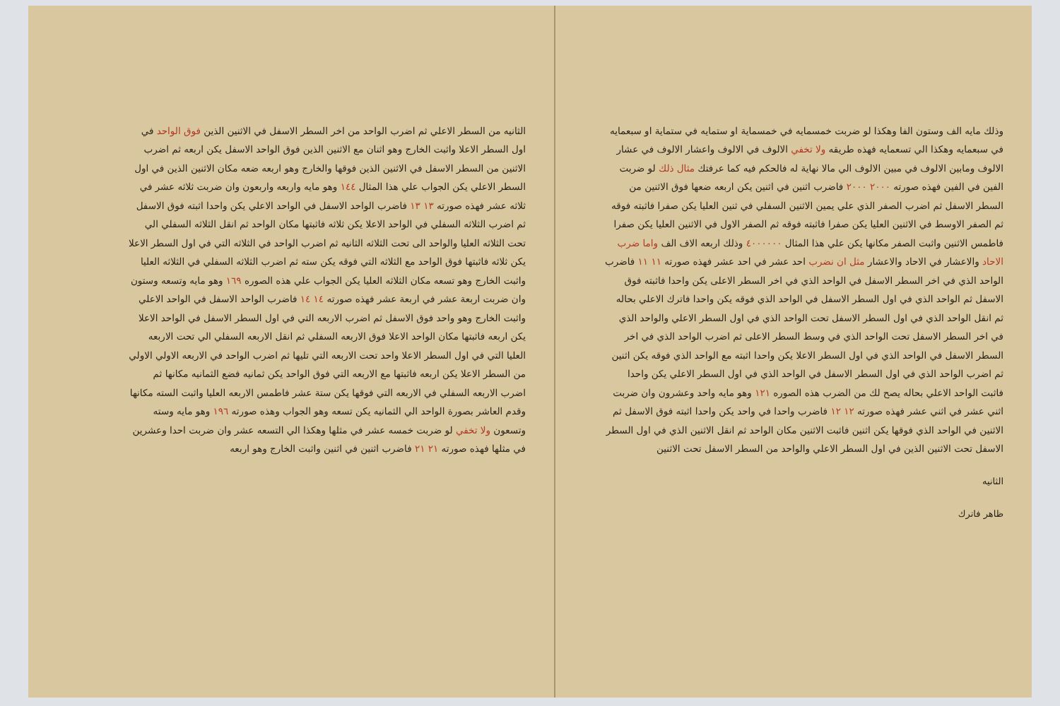وذلك مايه الف وستون الفا وهكذا لو ضربت خمسمايه في خمسماية او ستمايه في ستماية او سبعمايه في سبعمايه وهكذا الي تسعمايه فهذه طريقه ولا تخفي الالوف في الالوف واعشار الالوف في عشار الالوف ومابين الالوف في مبين الالوف الي مالا نهاية له فالحكم فيه كما عرفتك مثال ذلك لو ضربت الفين في الفين فهذه صورته ٢٠٠٠ ٢٠٠٠ فاضرب اثنين في اثنين يكن اربعه ضعها فوق الاثنين من السطر الاسفل ثم اضرب الصفر الذي علي يمين الاثنين السفلي في ثنين العليا يكن صفرا فاثبته فوقه ثم الصفر الاوسط في الاثنين العليا يكن صفرا فاثبته فوقه ثم الصفر الاول في الاثنين العليا يكن صفرا فاطمس الاثنين واثبت الصفر مكانها يكن علي هذا المثال ٤٠٠٠٠٠٠ وذلك اربعه الاف الف واما ضرب الاحاد والاعشار في الاحاد والاعشار مثل ان نضرب احد عشر في احد عشر فهذه صورته ١١ ١١ فاضرب الواحد الذي في اخر السطر الاسفل في الواحد الذي في اخر السطر الاعلى يكن واحدا فاثبته فوق الاسفل ثم الواحد الذي في اول السطر الاسفل في الواحد الذي فوقه يكن واحدا فاترك الاعلي بحاله ثم انقل الواحد الذي في اول السطر الاسفل تحت الواحد الذي في اول السطر الاعلي والواحد الذي في اخر السطر الاسفل تحت الواحد الذي في وسط السطر الاعلى ثم اضرب الواحد الذي في اخر السطر الاسفل في الواحد الذي في اول السطر الاعلا يكن واحدا اثبته مع الواحد الذي فوقه يكن اثنين ثم اضرب الواحد الذي في اول السطر الاسفل في الواحد الذي في اول السطر الاعلي يكن واحدا فاثبت الواحد الاعلي بحاله يصح لك من الضرب هذه الصوره ١٢١ وهو مايه واحد وعشرون وان ضربت اثني عشر في اثني عشر فهذه صورته ١٢ ١٢ فاضرب واحدا في واحد يكن واحدا اثبته فوق الاسفل ثم الاثنين في الواحد الذي فوقها يكن اثنين فاثبت الاثنين مكان الواحد ثم انقل الاثنين الذي في اول السطر الاسفل تحت الاثنين الذين في اول السطر الاعلي والواحد من السطر الاسفل تحت الاثنين
الثانيه
ظاهر فاترك
الثانيه من السطر الاعلي ثم اضرب الواحد من اخر السطر الاسفل في الاثنين الذين فوق الواحد في اول السطر الاعلا واثبت الخارج وهو اثنان مع الاثنين الذين فوق الواحد الاسفل يكن اربعه ثم اضرب الاثنين من السطر الاسفل في الاثنين الذين فوقها والخارج وهو اربعه ضعه مكان الاثنين الذين في اول السطر الاعلي يكن الجواب علي هذا المثال ١٤٤ وهو مايه واربعه واربعون وان ضربت ثلاثه عشر في ثلاثه عشر فهذه صورته ١٣ ١٣ فاضرب الواحد الاسفل في الواحد الاعلي يكن واحدا اثبته فوق الاسفل ثم اضرب الثلاثه السفلي في الواحد الاعلا يكن ثلاثه فاثبتها مكان الواحد ثم انقل الثلاثه السفلي الي تحت الثلاثه العليا والواحد الى تحت الثلاثه الثانيه ثم اضرب الواحد في الثلاثه التي في اول السطر الاعلا يكن ثلاثه فاثبتها فوق الواحد مع الثلاثه التي فوقه يكن سته ثم اضرب الثلاثه السفلي في الثلاثه العليا واثبت الخارج وهو تسعه مكان الثلاثه العليا يكن الجواب علي هذه الصوره ١٦٩ وهو مايه وتسعه وستون وان ضربت اربعة عشر في اربعة عشر فهذه صورته ١٤ ١٤ فاضرب الواحد الاسفل في الواحد الاعلي واثبت الخارج وهو واحد فوق الاسفل ثم اضرب الاربعه التي في اول السطر الاسفل في الواحد الاعلا يكن اربعه فاثبتها مكان الواحد الاعلا فوق الاربعه السفلي ثم انقل الاربعه السفلي الي تحت الاربعه العليا التي في اول السطر الاعلا واحد تحت الاربعه التي تليها ثم اضرب الواحد في الاربعه الاولي الاولي من السطر الاعلا يكن اربعه فاثبتها مع الاربعه التي فوق الواحد يكن ثمانيه فضع الثمانيه مكانها ثم اضرب الاربعه السفلي في الاربعه التي فوقها يكن ستة عشر فاطمس الاربعه العليا واثبت السته مكانها وقدم العاشر بصورة الواحد الي الثمانيه يكن تسعه وهو الجواب وهذه صورته ١٩٦ وهو مايه وسته وتسعون ولا تخفي لو ضربت خمسه عشر في مثلها وهكذا الي التسعه عشر وان ضربت احدا وعشرين في مثلها فهذه صورته ٢١ ٢١ فاضرب اثنين في اثنين واثبت الخارج وهو اربعه